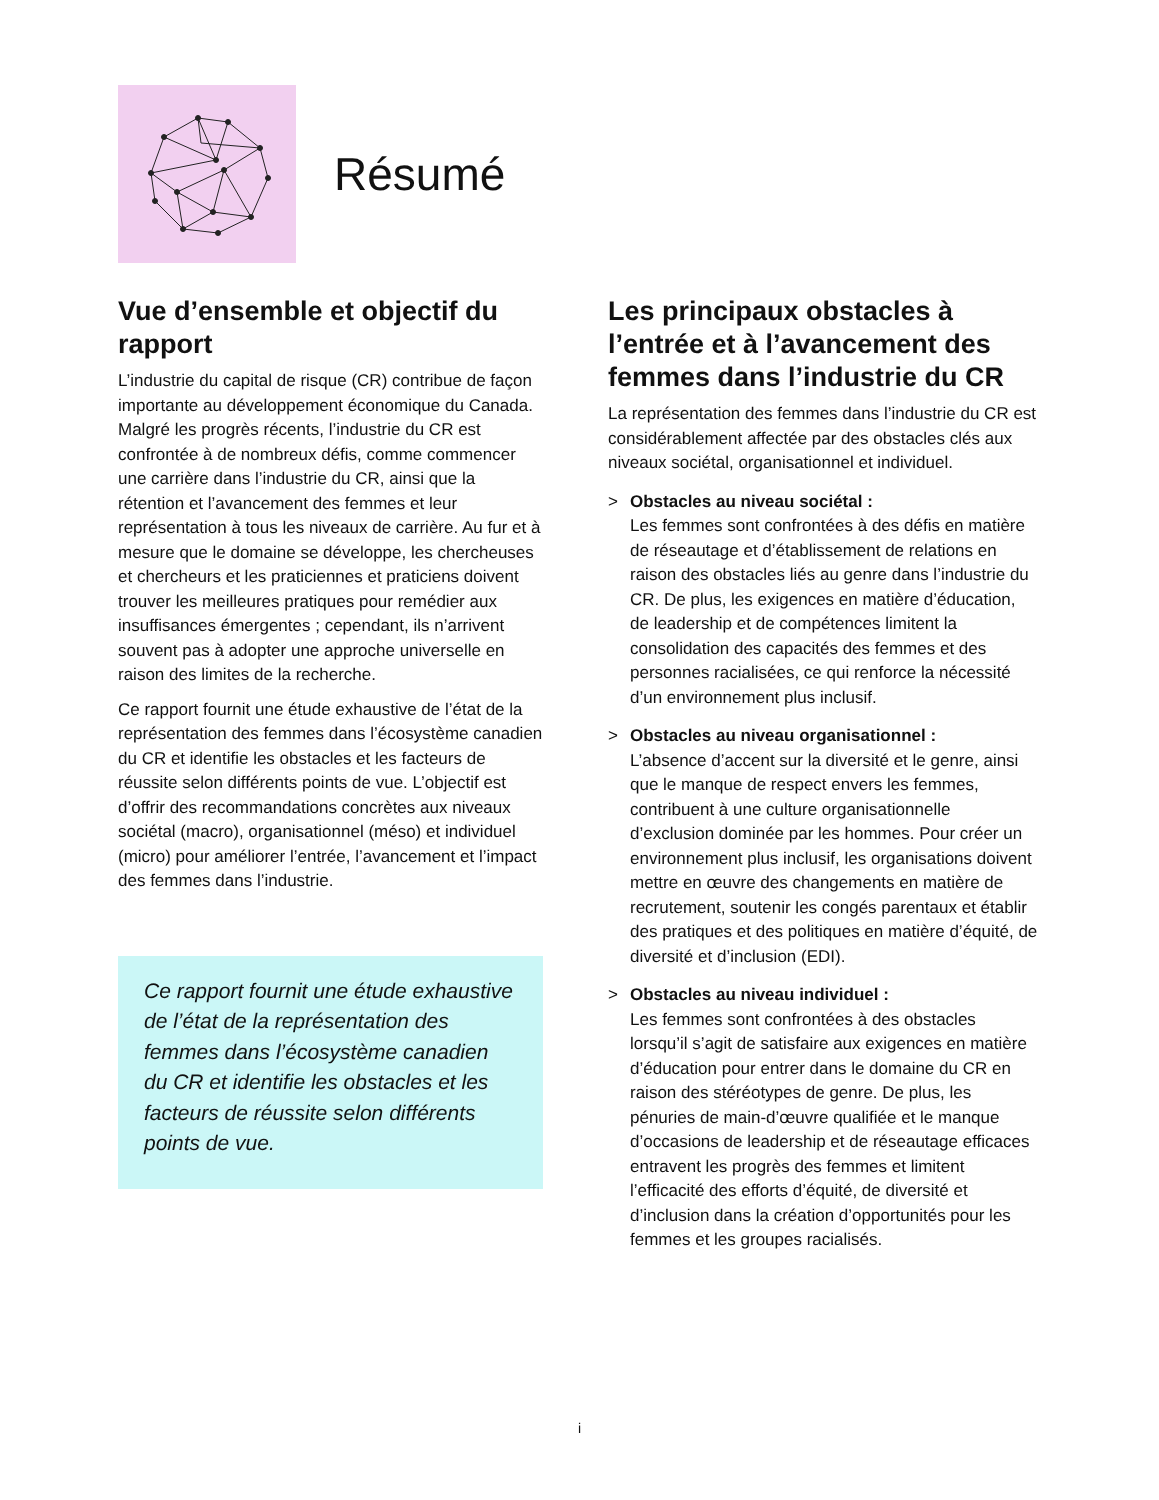Résumé
Vue d’ensemble et objectif du rapport
L’industrie du capital de risque (CR) contribue de façon importante au développement économique du Canada. Malgré les progrès récents, l’industrie du CR est confrontée à de nombreux défis, comme commencer une carrière dans l’industrie du CR, ainsi que la rétention et l’avancement des femmes et leur représentation à tous les niveaux de carrière. Au fur et à mesure que le domaine se développe, les chercheuses et chercheurs et les praticiennes et praticiens doivent trouver les meilleures pratiques pour remédier aux insuffisances émergentes ; cependant, ils n’arrivent souvent pas à adopter une approche universelle en raison des limites de la recherche.
Ce rapport fournit une étude exhaustive de l’état de la représentation des femmes dans l’écosystème canadien du CR et identifie les obstacles et les facteurs de réussite selon différents points de vue. L’objectif est d’offrir des recommandations concrètes aux niveaux sociétal (macro), organisationnel (méso) et individuel (micro) pour améliorer l’entrée, l’avancement et l’impact des femmes dans l’industrie.
Ce rapport fournit une étude exhaustive de l’état de la représentation des femmes dans l’écosystème canadien du CR et identifie les obstacles et les facteurs de réussite selon différents points de vue.
Les principaux obstacles à l’entrée et à l’avancement des femmes dans l’industrie du CR
La représentation des femmes dans l’industrie du CR est considérablement affectée par des obstacles clés aux niveaux sociétal, organisationnel et individuel.
> Obstacles au niveau sociétal :
Les femmes sont confrontées à des défis en matière de réseautage et d’établissement de relations en raison des obstacles liés au genre dans l’industrie du CR. De plus, les exigences en matière d’éducation, de leadership et de compétences limitent la consolidation des capacités des femmes et des personnes racialisées, ce qui renforce la nécessité d’un environnement plus inclusif.
> Obstacles au niveau organisationnel :
L’absence d’accent sur la diversité et le genre, ainsi que le manque de respect envers les femmes, contribuent à une culture organisationnelle d’exclusion dominée par les hommes. Pour créer un environnement plus inclusif, les organisations doivent mettre en œuvre des changements en matière de recrutement, soutenir les congés parentaux et établir des pratiques et des politiques en matière d’équité, de diversité et d’inclusion (EDI).
> Obstacles au niveau individuel :
Les femmes sont confrontées à des obstacles lorsqu’il s’agit de satisfaire aux exigences en matière d’éducation pour entrer dans le domaine du CR en raison des stéréotypes de genre. De plus, les pénuries de main-d’œuvre qualifiée et le manque d’occasions de leadership et de réseautage efficaces entravent les progrès des femmes et limitent l’efficacité des efforts d’équité, de diversité et d’inclusion dans la création d’opportunités pour les femmes et les groupes racialisés.
i